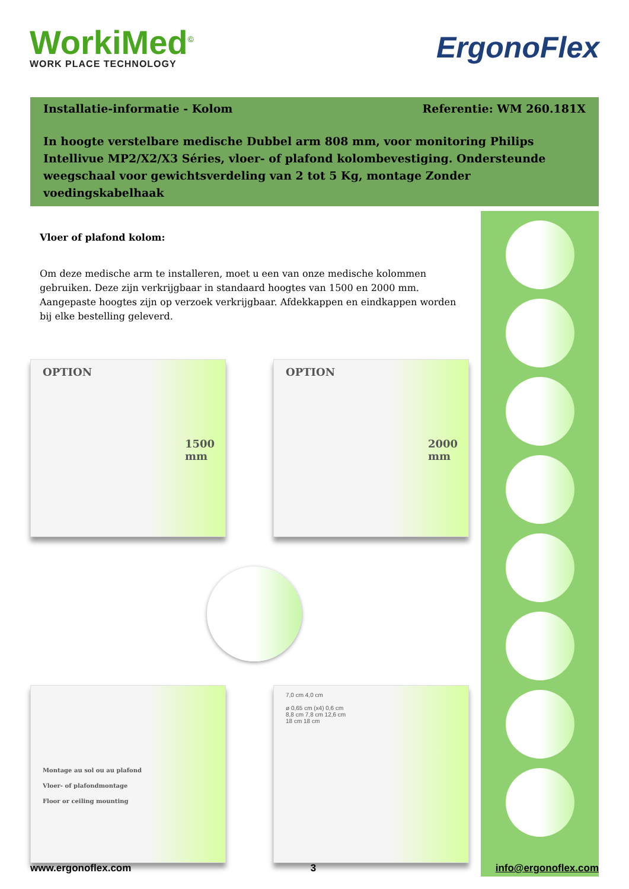WorkiMed<sup>©</sup>
WORK PLACE TECHNOLOGY
ErgonoFlex
Installatie-informatie - Kolom Referentie: WM 260.181X
In hoogte verstelbare medische Dubbel arm 808 mm, voor monitoring Philips Intellivue MP2/X2/X3 Séries, vloer- of plafond kolombevestiging. Ondersteunde weegschaal voor gewichtsverdeling van 2 tot 5 Kg, montage Zonder voedingskabelhaak
Vloer of plafond kolom:
Om deze medische arm te installeren, moet u een van onze medische kolommen gebruiken. Deze zijn verkrijgbaar in standaard hoogtes van 1500 en 2000 mm. Aangepaste hoogtes zijn op verzoek verkrijgbaar. Afdekkappen en eindkappen worden bij elke bestelling geleverd.
OPTION
1500 mm
OPTION
2000 mm
Montage au sol ou au plafond
Vloer- of plafondmontage
Floor or ceiling mounting
7,0 cm 4,0 cm
ø 0,65 cm (x4) 0,6 cm
8,8 cm 7,8 cm 12,6 cm
18 cm 18 cm
www.ergonoflex.com 3 info@ergonoflex.com